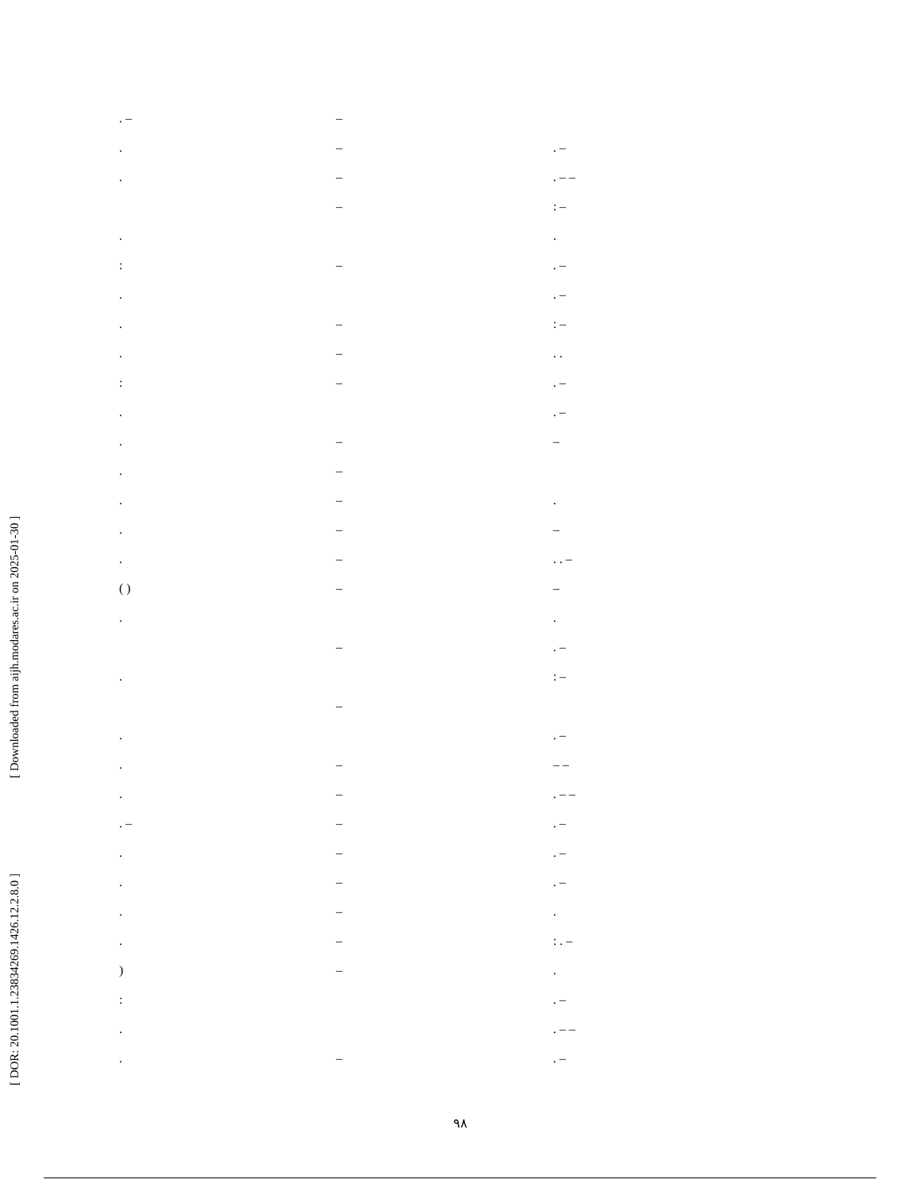[ Downloaded from aijh.modares.ac.ir on 2025-01-30 ]
[ DOR: 20.1001.1.23834269.1426.12.2.8.0 ]
. –
.
.
.
:
.
.
.
:
.
.
.
.
.
.
( )
.
.
.
.
.
. –
.
.
.
.
)
:
.
.
–
–
–
–
–
–
–
–
–
–
–
–
–
–
–
–
–
–
–
–
–
–
–
–
–
. –
. – –
: –
.
. –
. –
: –
. .
. –
. –
–
.
–
. . –
–
.
. –
: –
. –
– –
. – –
. –
. –
. –
.
: . –
.
. –
. – –
. –
۹۸